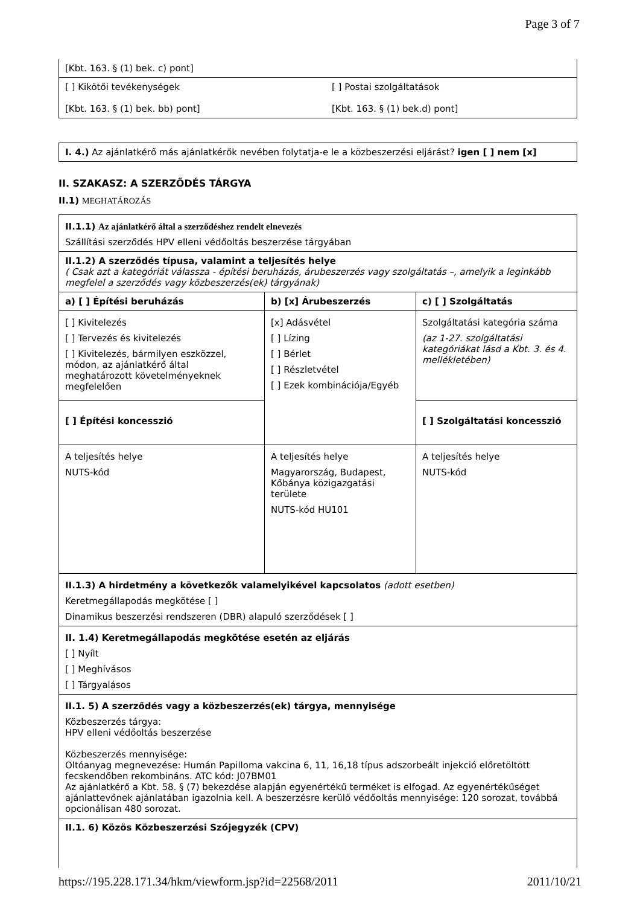Page 3 of 7
| [Kbt. 163. § (1) bek. c) pont] | |
| [ ] Kikötői tevékenységek [Kbt. 163. § (1) bek. bb) pont] | [ ] Postai szolgáltatások [Kbt. 163. § (1) bek.d) pont] |
| I. 4.) Az ajánlatkérő más ajánlatkérők nevében folytatja-e le a közbeszerzési eljárást? igen [ ] nem [x] |
II. SZAKASZ: A SZERZŐDÉS TÁRGYA
II.1) MEGHATÁROZÁS
| II.1.1) Az ajánlatkérő által a szerződéshez rendelt elnevezés Szállítási szerződés HPV elleni védőoltás beszerzése tárgyában | | |
| II.1.2) A szerződés típusa, valamint a teljesítés helye ( Csak azt a kategóriát válassza - építési beruházás, árubeszerzés vagy szolgáltatás –, amelyik a leginkább megfelel a szerződés vagy közbeszerzés(ek) tárgyának) | | |
| a) [ ] Építési beruházás | b) [x] Árubeszerzés | c) [ ] Szolgáltatás |
| [ ] Kivitelezés [ ] Tervezés és kivitelezés [ ] Kivitelezés, bármilyen eszközzel, módon, az ajánlatkérő által meghatározott követelményeknek megfelelően | [x] Adásvétel [ ] Lízing [ ] Bérlet [ ] Részletvétel [ ] Ezek kombinációja/Egyéb | Szolgáltatási kategória száma (az 1-27. szolgáltatási kategóriákat lásd a Kbt. 3. és 4. mellékletében) |
| [ ] Építési koncesszió | | [ ] Szolgáltatási koncesszió |
| A teljesítés helye NUTS-kód | A teljesítés helye Magyarország, Budapest, Kőbánya közigazgatási területe NUTS-kód HU101 | A teljesítés helye NUTS-kód |
| II.1.3) A hirdetmény a következők valamelyikével kapcsolatos (adott esetben) Keretmegállapodás megkötése [ ] Dinamikus beszerzési rendszeren (DBR) alapuló szerződések [ ] | | |
| II. 1.4) Keretmegállapodás megkötése esetén az eljárás [ ] Nyílt [ ] Meghívásos [ ] Tárgyalásos | | |
| II.1. 5) A szerződés vagy a közbeszerzés(ek) tárgya, mennyisége Közbeszerzés tárgya: HPV elleni védőoltás beszerzése Közbeszerzés mennyisége: Oltóanyag megnevezése: Humán Papilloma vakcina 6, 11, 16,18 típus adszorbeált injekció előretöltött fecskendőben rekombináns. ATC kód: J07BM01 Az ajánlatkérő a Kbt. 58. § (7) bekezdése alapján egyenértékű terméket is elfogad. Az egyenértékűséget ajánlattevőnek ajánlatában igazolnia kell. A beszerzésre kerülő védőoltás mennyisége: 120 sorozat, továbbá opcionálisan 480 sorozat. | | |
| II.1. 6) Közös Közbeszerzési Szójegyzék (CPV) | | |
https://195.228.171.34/hkm/viewform.jsp?id=22568/2011 2011/10/21